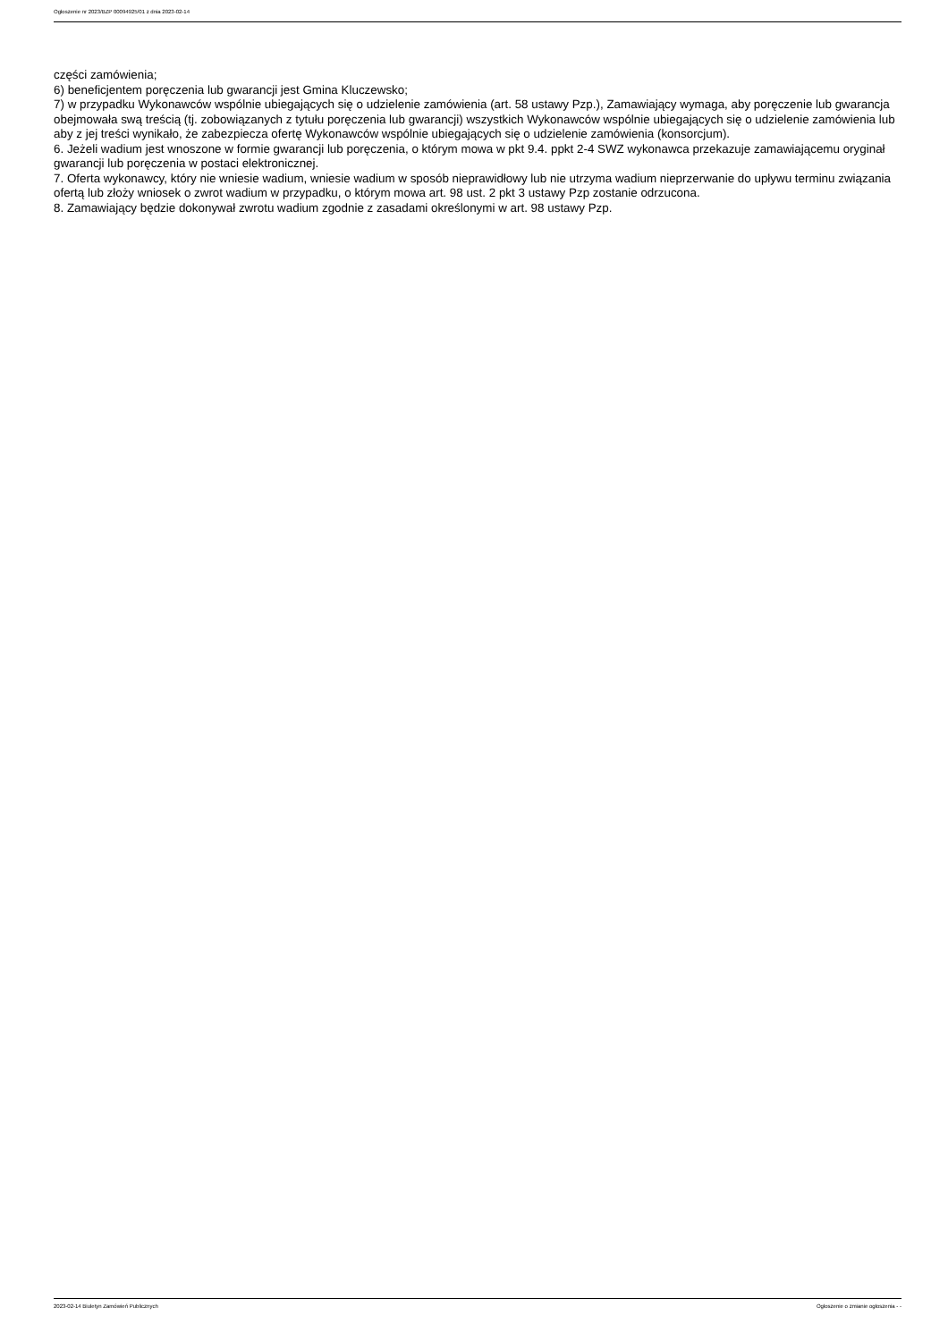Ogłoszenie nr 2023/BZP 00094925/01 z dnia 2023-02-14
części zamówienia;
6) beneficjentem poręczenia lub gwarancji jest Gmina Kluczewsko;
7) w przypadku Wykonawców wspólnie ubiegających się o udzielenie zamówienia (art. 58 ustawy Pzp.), Zamawiający wymaga, aby poręczenie lub gwarancja obejmowała swą treścią (tj. zobowiązanych z tytułu poręczenia lub gwarancji) wszystkich Wykonawców wspólnie ubiegających się o udzielenie zamówienia lub aby z jej treści wynikało, że zabezpiecza ofertę Wykonawców wspólnie ubiegających się o udzielenie zamówienia (konsorcjum).
6. Jeżeli wadium jest wnoszone w formie gwarancji lub poręczenia, o którym mowa w pkt 9.4. ppkt 2-4 SWZ wykonawca przekazuje zamawiającemu oryginał gwarancji lub poręczenia w postaci elektronicznej.
7. Oferta wykonawcy, który nie wniesie wadium, wniesie wadium w sposób nieprawidłowy lub nie utrzyma wadium nieprzerwanie do upływu terminu związania ofertą lub złoży wniosek o zwrot wadium w przypadku, o którym mowa art. 98 ust. 2 pkt 3 ustawy Pzp zostanie odrzucona.
8. Zamawiający będzie dokonywał zwrotu wadium zgodnie z zasadami określonymi w art. 98 ustawy Pzp.
2023-02-14 Biuletyn Zamówień Publicznych Ogłoszenie o zmianie ogłoszenia - -